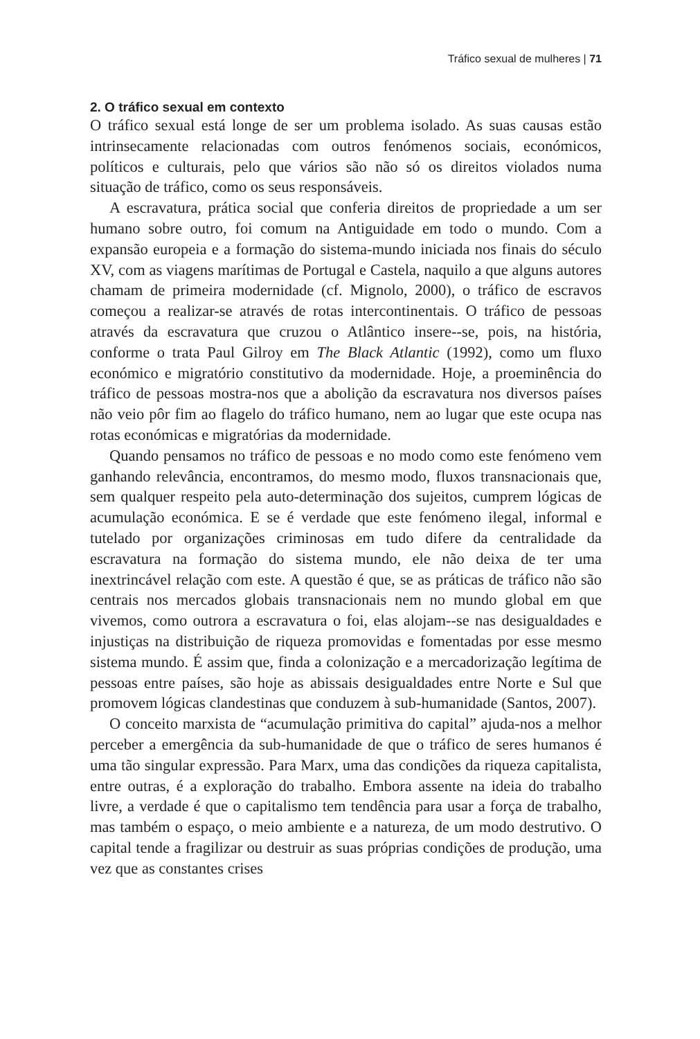Tráfico sexual de mulheres | 71
2. O tráfico sexual em contexto
O tráfico sexual está longe de ser um problema isolado. As suas causas estão intrinsecamente relacionadas com outros fenómenos sociais, económicos, políticos e culturais, pelo que vários são não só os direitos violados numa situação de tráfico, como os seus responsáveis.
A escravatura, prática social que conferia direitos de propriedade a um ser humano sobre outro, foi comum na Antiguidade em todo o mundo. Com a expansão europeia e a formação do sistema-mundo iniciada nos finais do século XV, com as viagens marítimas de Portugal e Castela, naquilo a que alguns autores chamam de primeira modernidade (cf. Mignolo, 2000), o tráfico de escravos começou a realizar-se através de rotas intercontinentais. O tráfico de pessoas através da escravatura que cruzou o Atlântico insere--se, pois, na história, conforme o trata Paul Gilroy em The Black Atlantic (1992), como um fluxo económico e migratório constitutivo da modernidade. Hoje, a proeminência do tráfico de pessoas mostra-nos que a abolição da escravatura nos diversos países não veio pôr fim ao flagelo do tráfico humano, nem ao lugar que este ocupa nas rotas económicas e migratórias da modernidade.
Quando pensamos no tráfico de pessoas e no modo como este fenómeno vem ganhando relevância, encontramos, do mesmo modo, fluxos transnacionais que, sem qualquer respeito pela auto-determinação dos sujeitos, cumprem lógicas de acumulação económica. E se é verdade que este fenómeno ilegal, informal e tutelado por organizações criminosas em tudo difere da centralidade da escravatura na formação do sistema mundo, ele não deixa de ter uma inextrincável relação com este. A questão é que, se as práticas de tráfico não são centrais nos mercados globais transnacionais nem no mundo global em que vivemos, como outrora a escravatura o foi, elas alojam--se nas desigualdades e injustiças na distribuição de riqueza promovidas e fomentadas por esse mesmo sistema mundo. É assim que, finda a colonização e a mercadorização legítima de pessoas entre países, são hoje as abissais desigualdades entre Norte e Sul que promovem lógicas clandestinas que conduzem à sub-humanidade (Santos, 2007).
O conceito marxista de “acumulação primitiva do capital” ajuda-nos a melhor perceber a emergência da sub-humanidade de que o tráfico de seres humanos é uma tão singular expressão. Para Marx, uma das condições da riqueza capitalista, entre outras, é a exploração do trabalho. Embora assente na ideia do trabalho livre, a verdade é que o capitalismo tem tendência para usar a força de trabalho, mas também o espaço, o meio ambiente e a natureza, de um modo destrutivo. O capital tende a fragilizar ou destruir as suas próprias condições de produção, uma vez que as constantes crises